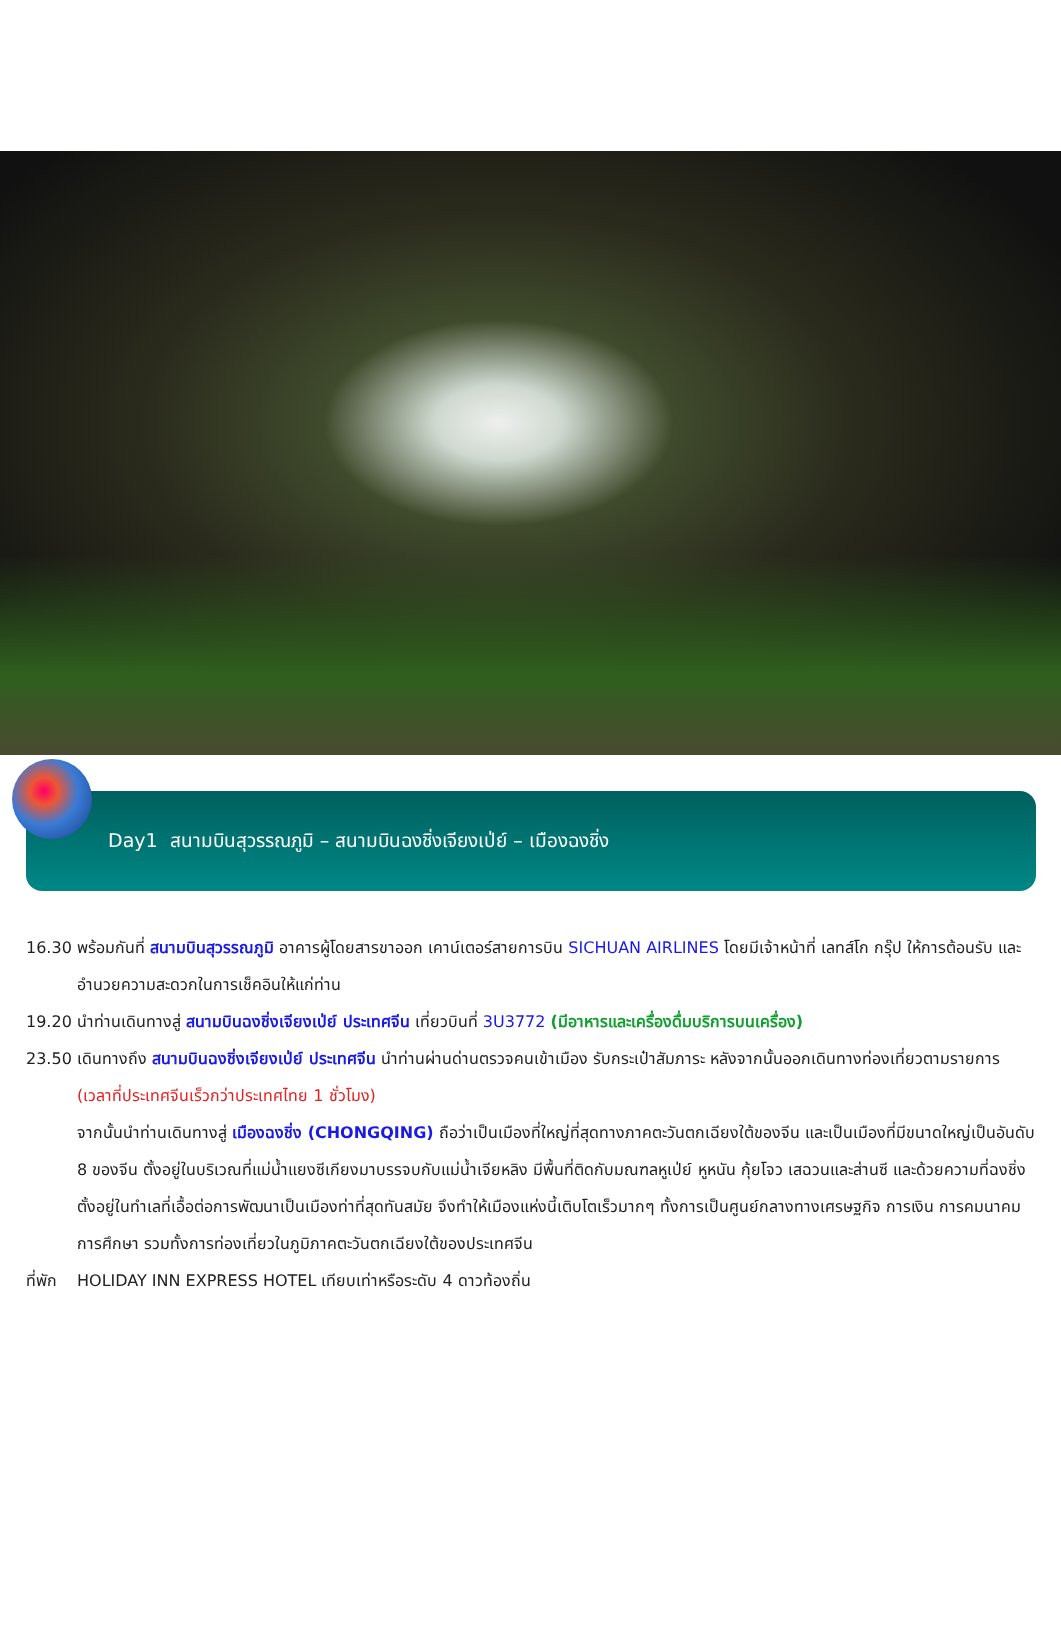Day1 สนามบินสุวรรณภูมิ – สนามบินฉงชิ่งเจียงเป่ย์ – เมืองฉงชิ่ง
16.30 พร้อมกันที่ สนามบินสุวรรณภูมิ อาคารผู้โดยสารขาออก เคาน์เตอร์สายการบิน SICHUAN AIRLINES โดยมีเจ้าหน้าที่ เลทส์โก กรุ๊ป ให้การต้อนรับ และ อำนวยความสะดวกในการเช็คอินให้แก่ท่าน
19.20 นำท่านเดินทางสู่ สนามบินฉงชิ่งเจียงเป่ย์ ประเทศจีน เที่ยวบินที่ 3U3772 (มีอาหารและเครื่องดื่มบริการบนเครื่อง)
23.50 เดินทางถึง สนามบินฉงชิ่งเจียงเป่ย์ ประเทศจีน นำท่านผ่านด่านตรวจคนเข้าเมือง รับกระเป๋าสัมภาระ หลังจากนั้นออกเดินทางท่องเที่ยวตามรายการ (เวลาที่ประเทศจีนเร็วกว่าประเทศไทย 1 ชั่วโมง)
จากนั้นนำท่านเดินทางสู่ เมืองฉงชิ่ง (CHONGQING) ถือว่าเป็นเมืองที่ใหญ่ที่สุดทางภาคตะวันตกเฉียงใต้ของจีน และเป็นเมืองที่มีขนาดใหญ่เป็นอันดับ 8 ของจีน ตั้งอยู่ในบริเวณที่แม่น้ำแยงซีเกียงมาบรรจบกับแม่น้ำเจียหลิง มีพื้นที่ติดกับมณฑลหูเป่ย์ หูหนัน กุ้ยโจว เสฉวนและส่านซี และด้วยความที่ฉงชิ่งตั้งอยู่ในทำเลที่เอื้อต่อการพัฒนาเป็นเมืองท่าที่สุดทันสมัย จึงทำให้เมืองแห่งนี้เติบโตเร็วมากๆ ทั้งการเป็นศูนย์กลางทางเศรษฐกิจ การเงิน การคมนาคม การศึกษา รวมทั้งการท่องเที่ยวในภูมิภาคตะวันตกเฉียงใต้ของประเทศจีน
ที่พัก HOLIDAY INN EXPRESS HOTEL เทียบเท่าหรือระดับ 4 ดาวท้องถิ่น